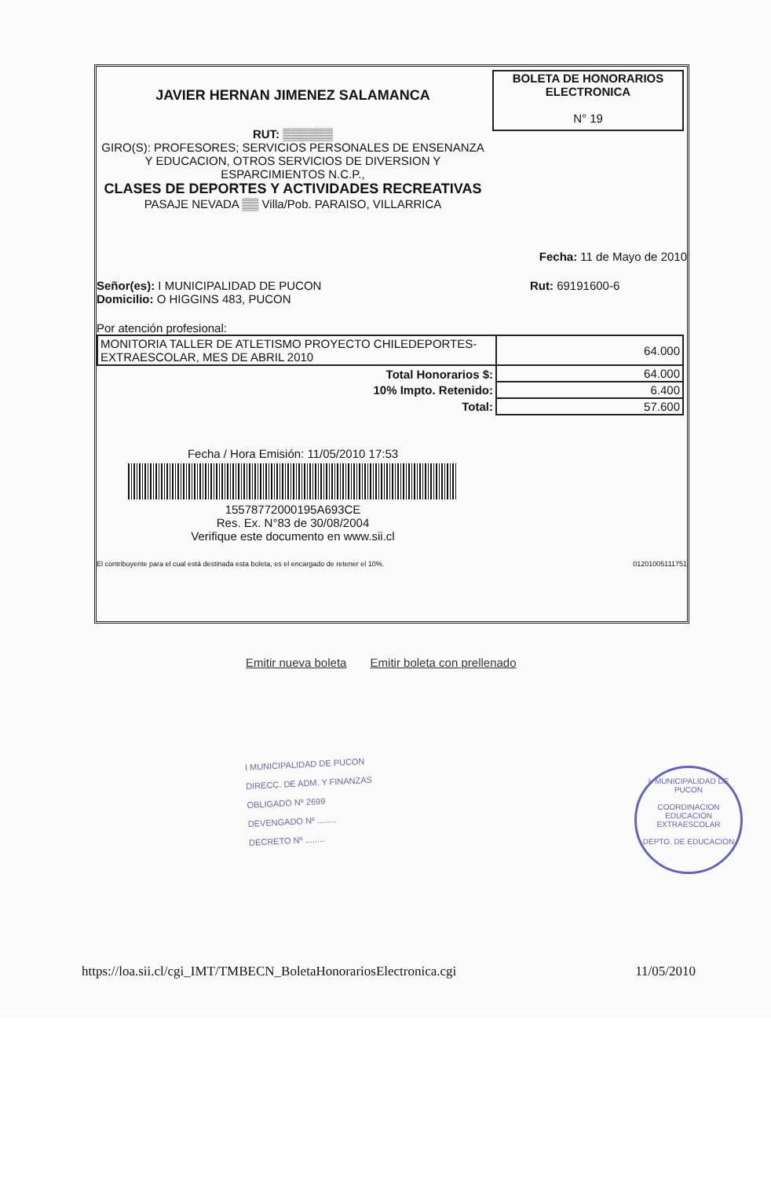JAVIER HERNAN JIMENEZ SALAMANCA
RUT: ▒▒▒▒▒▒
GIRO(S): PROFESORES; SERVICIOS PERSONALES DE ENSENANZA Y EDUCACION, OTROS SERVICIOS DE DIVERSION Y ESPARCIMIENTOS N.C.P.,
CLASES DE DEPORTES Y ACTIVIDADES RECREATIVAS
PASAJE NEVADA ▒▒ Villa/Pob. PARAISO, VILLARRICA
BOLETA DE HONORARIOS
ELECTRONICA
N° 19
Fecha: 11 de Mayo de 2010
Señor(es): I MUNICIPALIDAD DE PUCON
Domicilio: O HIGGINS 483, PUCON
Rut: 69191600-6
Por atención profesional:
| MONITORIA TALLER DE ATLETISMO PROYECTO CHILEDEPORTES- EXTRAESCOLAR, MES DE ABRIL 2010 | 64.000 |
| Total Honorarios $: | 64.000 |
| 10% Impto. Retenido: | 6.400 |
| Total: | 57.600 |
Fecha / Hora Emisión: 11/05/2010 17:53
15578772000195A693CE
Res. Ex. N°83 de 30/08/2004
Verifique este documento en www.sii.cl
El contribuyente para el cual está destinada esta boleta, es el encargado de retener el 10%. 01201005111751
Emitir nueva boleta Emitir boleta con prellenado
I MUNICIPALIDAD DE PUCON
DIRECC. DE ADM. Y FINANZAS
OBLIGADO Nº 2699
DEVENGADO Nº ........
DECRETO Nº ........
I. MUNICIPALIDAD DE PUCON
COORDINACION
EDUCACION
EXTRAESCOLAR
DEPTO. DE EDUCACION
https://loa.sii.cl/cgi_IMT/TMBECN_BoletaHonorariosElectronica.cgi 11/05/2010